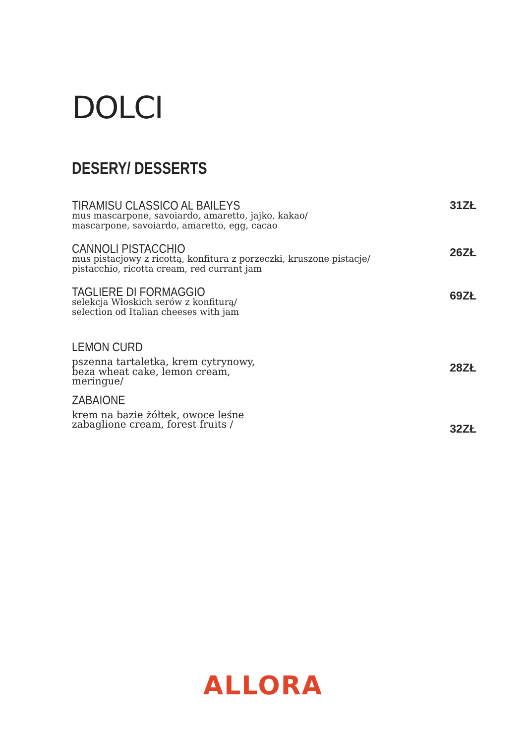DOLCI
DESERY/ DESSERTS
TIRAMISU CLASSICO AL BAILEYS
mus mascarpone, savoiardo, amaretto, jajko, kakao/
mascarpone, savoiardo, amaretto, egg, cacao
31ZŁ
CANNOLI PISTACCHIO
mus pistacjowy z ricottą, konfitura z porzeczki, kruszone pistacje/
pistacchio, ricotta cream, red currant jam
26ZŁ
TAGLIERE DI FORMAGGIO
selekcja Włoskich serów z konfiturą/
selection od Italian cheeses with jam
69ZŁ
LEMON CURD
pszenna tartaletka, krem cytrynowy,
beza wheat cake, lemon cream,
meringue/
28ZŁ
ZABAIONE
krem na bazie żółtek, owoce leśne
zabaglione cream, forest fruits /
32ZŁ
ALLORA